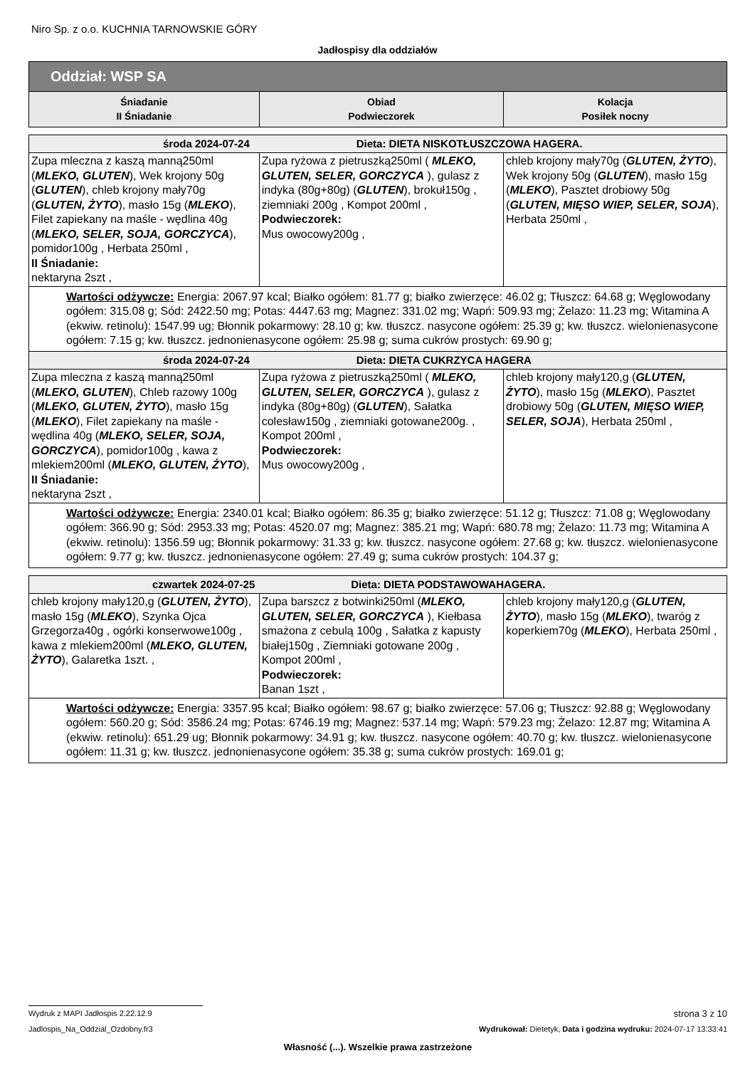Niro Sp. z o.o. KUCHNIA TARNOWSKIE GÓRY
Jadłospisy dla oddziałów
| Oddział: WSP SA | | |
| Śniadanie II Śniadanie | Obiad Podwieczorek | Kolacja Posiłek nocny |
| środa 2024-07-24 Dieta: DIETA NISKOTŁUSZCZOWA HAGERA. | | |
| Zupa mleczna z kaszą manną250ml ( MLEKO, GLUTEN ), Wek krojony 50g ( GLUTEN ), chleb krojony mały70g ( GLUTEN, ŻYTO ), masło 15g ( MLEKO ), Filet zapiekany na maśle - wędlina 40g ( MLEKO, SELER, SOJA, GORCZYCA ), pomidor100g , Herbata 250ml , II Śniadanie: nektaryna 2szt , | Zupa ryżowa z pietruszką250ml ( MLEKO, GLUTEN, SELER, GORCZYCA ), gulasz z indyka (80g+80g) ( GLUTEN ), brokuł150g , ziemniaki 200g , Kompot 200ml , Podwieczorek: Mus owocowy200g , | chleb krojony mały70g ( GLUTEN, ŻYTO ), Wek krojony 50g ( GLUTEN ), masło 15g ( MLEKO ), Pasztet drobiowy 50g ( GLUTEN, MIĘSO WIEP, SELER, SOJA ), Herbata 250ml , |
| Wartości odżywcze: Energia: 2067.97 kcal; Białko ogółem: 81.77 g; białko zwierzęce: 46.02 g; Tłuszcz: 64.68 g; Węglowodany ogółem: 315.08 g; Sód: 2422.50 mg; Potas: 4447.63 mg; Magnez: 331.02 mg; Wapń: 509.93 mg; Żelazo: 11.23 mg; Witamina A (ekwiw. retinolu): 1547.99 ug; Błonnik pokarmowy: 28.10 g; kw. tłuszcz. nasycone ogółem: 25.39 g; kw. tłuszcz. wielonienasycone ogółem: 7.15 g; kw. tłuszcz. jednonienasycone ogółem: 25.98 g; suma cukrów prostych: 69.90 g; | | |
| środa 2024-07-24 Dieta: DIETA CUKRZYCA HAGERA | | |
| Zupa mleczna z kaszą manną250ml ( MLEKO, GLUTEN ), Chleb razowy 100g ( MLEKO, GLUTEN, ŻYTO ), masło 15g ( MLEKO ), Filet zapiekany na maśle - wędlina 40g ( MLEKO, SELER, SOJA, GORCZYCA ), pomidor100g , kawa z mlekiem200ml ( MLEKO, GLUTEN, ŻYTO ), II Śniadanie: nektaryna 2szt , | Zupa ryżowa z pietruszką250ml ( MLEKO, GLUTEN, SELER, GORCZYCA ), gulasz z indyka (80g+80g) ( GLUTEN ), Sałatka colesław150g , ziemniaki gotowane200g. , Kompot 200ml , Podwieczorek: Mus owocowy200g , | chleb krojony mały120,g ( GLUTEN, ŻYTO ), masło 15g ( MLEKO ), Pasztet drobiowy 50g ( GLUTEN, MIĘSO WIEP, SELER, SOJA ), Herbata 250ml , |
| Wartości odżywcze: Energia: 2340.01 kcal; Białko ogółem: 86.35 g; białko zwierzęce: 51.12 g; Tłuszcz: 71.08 g; Węglowodany ogółem: 366.90 g; Sód: 2953.33 mg; Potas: 4520.07 mg; Magnez: 385.21 mg; Wapń: 680.78 mg; Żelazo: 11.73 mg; Witamina A (ekwiw. retinolu): 1356.59 ug; Błonnik pokarmowy: 31.33 g; kw. tłuszcz. nasycone ogółem: 27.68 g; kw. tłuszcz. wielonienasycone ogółem: 9.77 g; kw. tłuszcz. jednonienasycone ogółem: 27.49 g; suma cukrów prostych: 104.37 g; | | |
| czwartek 2024-07-25 Dieta: DIETA PODSTAWOWAHAGERA. | | |
| chleb krojony mały120,g ( GLUTEN, ŻYTO ), masło 15g ( MLEKO ), Szynka Ojca Grzegorza40g , ogórki konserwowe100g , kawa z mlekiem200ml ( MLEKO, GLUTEN, ŻYTO ), Galaretka 1szt. , | Zupa barszcz z botwinki250ml ( MLEKO, GLUTEN, SELER, GORCZYCA ), Kiełbasa smażona z cebulą 100g , Sałatka z kapusty białej150g , Ziemniaki gotowane 200g , Kompot 200ml , Podwieczorek: Banan 1szt , | chleb krojony mały120,g ( GLUTEN, ŻYTO ), masło 15g ( MLEKO ), twaróg z koperkiem70g ( MLEKO ), Herbata 250ml , |
| Wartości odżywcze: Energia: 3357.95 kcal; Białko ogółem: 98.67 g; białko zwierzęce: 57.06 g; Tłuszcz: 92.88 g; Węglowodany ogółem: 560.20 g; Sód: 3586.24 mg; Potas: 6746.19 mg; Magnez: 537.14 mg; Wapń: 579.23 mg; Żelazo: 12.87 mg; Witamina A (ekwiw. retinolu): 651.29 ug; Błonnik pokarmowy: 34.91 g; kw. tłuszcz. nasycone ogółem: 40.70 g; kw. tłuszcz. wielonienasycone ogółem: 11.31 g; kw. tłuszcz. jednonienasycone ogółem: 35.38 g; suma cukrów prostych: 169.01 g; | | |
Wydruk z MAPI Jadłospis 2.22.12.9 strona 3 z 10
Jadlospis_Na_Oddzial_Ozdobny.fr3 Wydrukował: Dietetyk, Data i godzina wydruku: 2024-07-17 13:33:41
Własność (...). Wszelkie prawa zastrzeżone